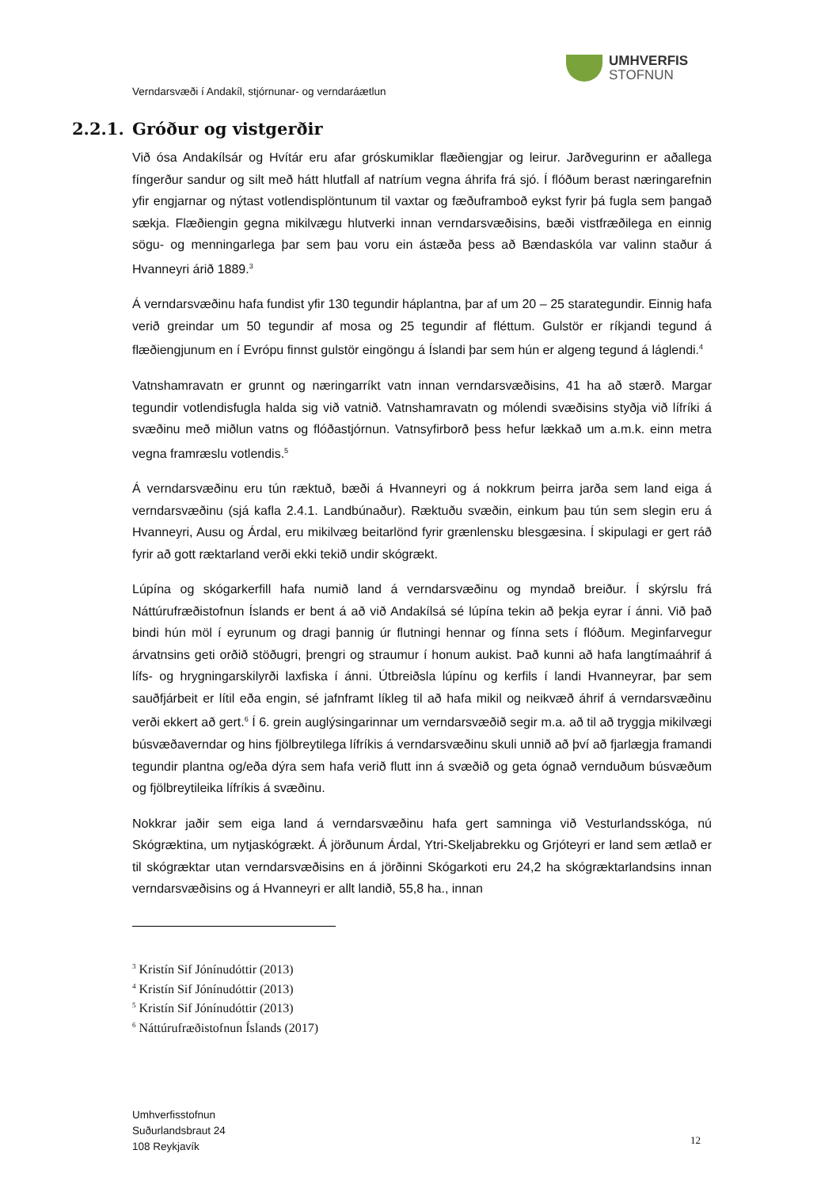UMHVERFIS
STOFNUN
Verndarsvæði í Andakíl, stjórnunar- og verndaráætlun
2.2.1. Gróður og vistgerðir
Við ósa Andakílsár og Hvítár eru afar gróskumiklar flæðiengjar og leirur. Jarðvegurinn er aðallega fíngerður sandur og silt með hátt hlutfall af natríum vegna áhrifa frá sjó. Í flóðum berast næringarefnin yfir engjarnar og nýtast votlendisplöntunum til vaxtar og fæðuframboð eykst fyrir þá fugla sem þangað sækja. Flæðiengin gegna mikilvægu hlutverki innan verndarsvæðisins, bæði vistfræðilega en einnig sögu- og menningarlega þar sem þau voru ein ástæða þess að Bændaskóla var valinn staður á Hvanneyri árið 1889.<sup>3</sup>
Á verndarsvæðinu hafa fundist yfir 130 tegundir háplantna, þar af um 20 – 25 starategundir. Einnig hafa verið greindar um 50 tegundir af mosa og 25 tegundir af fléttum. Gulstör er ríkjandi tegund á flæðiengjunum en í Evrópu finnst gulstör eingöngu á Íslandi þar sem hún er algeng tegund á láglendi.<sup>4</sup>
Vatnshamravatn er grunnt og næringarríkt vatn innan verndarsvæðisins, 41 ha að stærð. Margar tegundir votlendisfugla halda sig við vatnið. Vatnshamravatn og mólendi svæðisins styðja við lífríki á svæðinu með miðlun vatns og flóðastjórnun. Vatnsyfirborð þess hefur lækkað um a.m.k. einn metra vegna framræslu votlendis.<sup>5</sup>
Á verndarsvæðinu eru tún ræktuð, bæði á Hvanneyri og á nokkrum þeirra jarða sem land eiga á verndarsvæðinu (sjá kafla 2.4.1. Landbúnaður). Ræktuðu svæðin, einkum þau tún sem slegin eru á Hvanneyri, Ausu og Árdal, eru mikilvæg beitarlönd fyrir grænlensku blesgæsina. Í skipulagi er gert ráð fyrir að gott ræktarland verði ekki tekið undir skógrækt.
Lúpína og skógarkerfill hafa numið land á verndarsvæðinu og myndað breiður. Í skýrslu frá Náttúrufræðistofnun Íslands er bent á að við Andakílsá sé lúpína tekin að þekja eyrar í ánni. Við það bindi hún möl í eyrunum og dragi þannig úr flutningi hennar og fínna sets í flóðum. Meginfarvegur árvatnsins geti orðið stöðugri, þrengri og straumur í honum aukist. Það kunni að hafa langtímaáhrif á lífs- og hrygningarskilyrði laxfiska í ánni. Útbreiðsla lúpínu og kerfils í landi Hvanneyrar, þar sem sauðfjárbeit er lítil eða engin, sé jafnframt líkleg til að hafa mikil og neikvæð áhrif á verndarsvæðinu verði ekkert að gert.<sup>6</sup> Í 6. grein auglýsingarinnar um verndarsvæðið segir m.a. að til að tryggja mikilvægi búsvæðaverndar og hins fjölbreytilega lífríkis á verndarsvæðinu skuli unnið að því að fjarlægja framandi tegundir plantna og/eða dýra sem hafa verið flutt inn á svæðið og geta ógnað vernduðum búsvæðum og fjölbreytileika lífríkis á svæðinu.
Nokkrar jaðir sem eiga land á verndarsvæðinu hafa gert samninga við Vesturlandsskóga, nú Skógræktina, um nytjaskógrækt. Á jörðunum Árdal, Ytri-Skeljabrekku og Grjóteyri er land sem ætlað er til skógræktar utan verndarsvæðisins en á jörðinni Skógarkoti eru 24,2 ha skógræktarlandsins innan verndarsvæðisins og á Hvanneyri er allt landið, 55,8 ha., innan
<sup>3</sup> Kristín Sif Jónínudóttir (2013)
<sup>4</sup> Kristín Sif Jónínudóttir (2013)
<sup>5</sup> Kristín Sif Jónínudóttir (2013)
<sup>6</sup> Náttúrufræðistofnun Íslands (2017)
Umhverfisstofnun
Suðurlandsbraut 24
108 Reykjavík
12